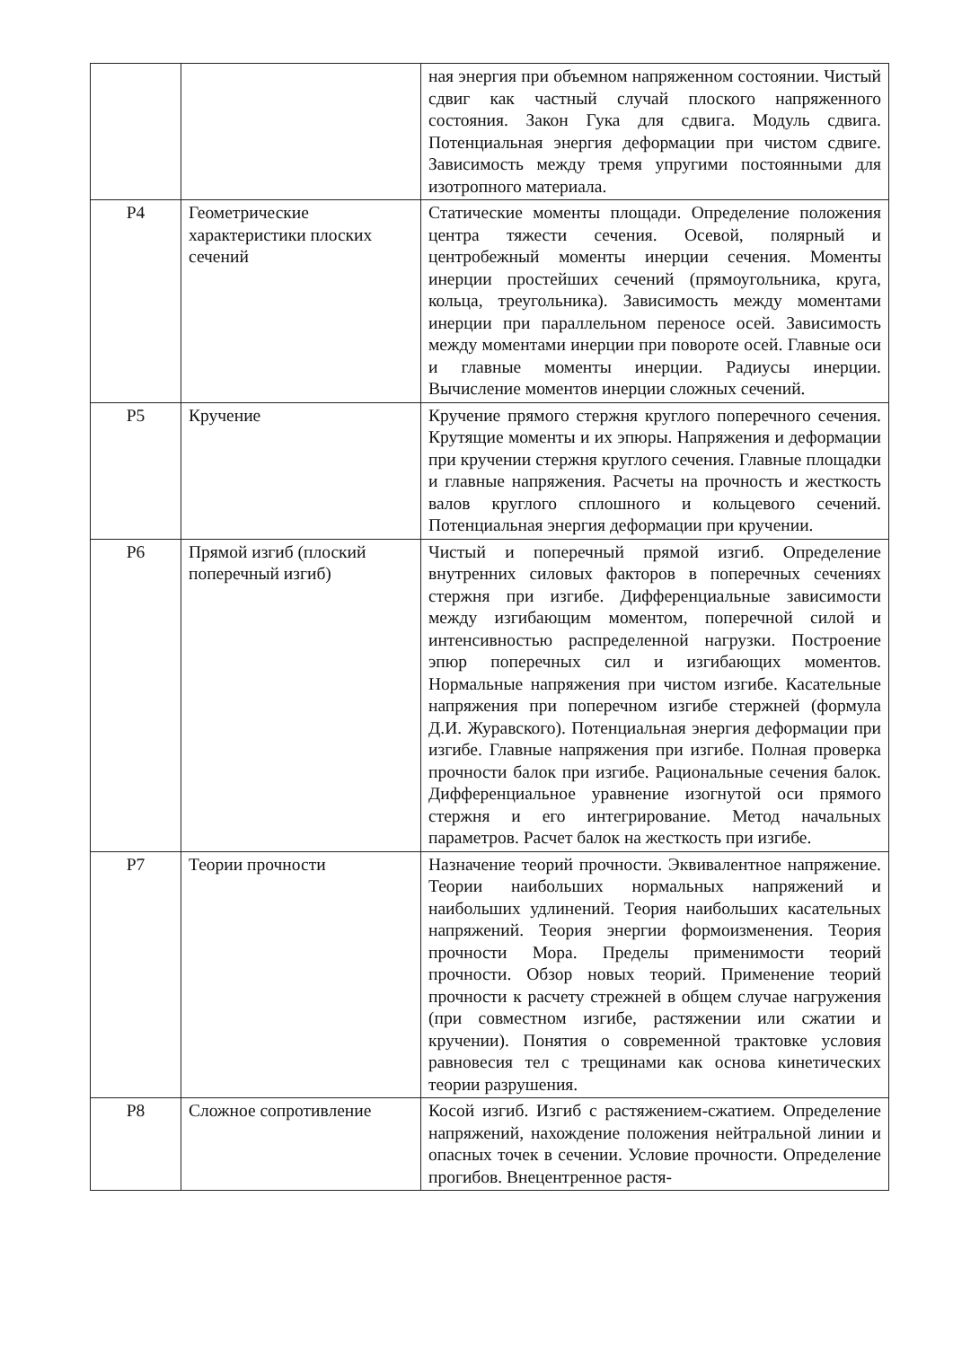| | | ная энергия при объемном напряженном состоянии. Чистый сдвиг как частный случай плоского напряженного состояния. Закон Гука для сдвига. Модуль сдвига. Потенциальная энергия деформации при чистом сдвиге. Зависимость между тремя упругими постоянными для изотропного материала. |
| Р4 | Геометрические характеристики плоских сечений | Статические моменты площади. Определение положения центра тяжести сечения. Осевой, полярный и центробежный моменты инерции сечения. Моменты инерции простейших сечений (прямоугольника, круга, кольца, треугольника). Зависимость между моментами инерции при параллельном переносе осей. Зависимость между моментами инерции при повороте осей. Главные оси и главные моменты инерции. Радиусы инерции. Вычисление моментов инерции сложных сечений. |
| Р5 | Кручение | Кручение прямого стержня круглого поперечного сечения. Крутящие моменты и их эпюры. Напряжения и деформации при кручении стержня круглого сечения. Главные площадки и главные напряжения. Расчеты на прочность и жесткость валов круглого сплошного и кольцевого сечений. Потенциальная энергия деформации при кручении. |
| Р6 | Прямой изгиб (плоский поперечный изгиб) | Чистый и поперечный прямой изгиб. Определение внутренних силовых факторов в поперечных сечениях стержня при изгибе. Дифференциальные зависимости между изгибающим моментом, поперечной силой и интенсивностью распределенной нагрузки. Построение эпюр поперечных сил и изгибающих моментов. Нормальные напряжения при чистом изгибе. Касательные напряжения при поперечном изгибе стержней (формула Д.И. Журавского). Потенциальная энергия деформации при изгибе. Главные напряжения при изгибе. Полная проверка прочности балок при изгибе. Рациональные сечения балок. Дифференциальное уравнение изогнутой оси прямого стержня и его интегрирование. Метод начальных параметров. Расчет балок на жесткость при изгибе. |
| Р7 | Теории прочности | Назначение теорий прочности. Эквивалентное напряжение. Теории наибольших нормальных напряжений и наибольших удлинений. Теория наибольших касательных напряжений. Теория энергии формоизменения. Теория прочности Мора. Пределы применимости теорий прочности. Обзор новых теорий. Применение теорий прочности к расчету стрежней в общем случае нагружения (при совместном изгибе, растяжении или сжатии и кручении). Понятия о современной трактовке условия равновесия тел с трещинами как основа кинетических теории разрушения. |
| Р8 | Сложное сопротивление | Косой изгиб. Изгиб с растяжением-сжатием. Определение напряжений, нахождение положения нейтральной линии и опасных точек в сечении. Условие прочности. Определение прогибов. Внецентренное растя- |